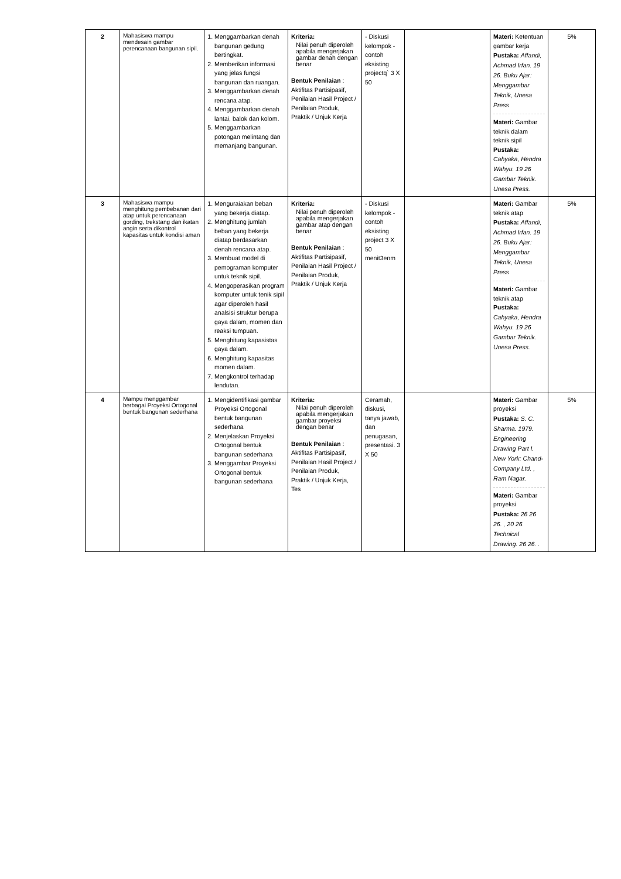| 2 | Mahasiswa mampu mendesain gambar perencanaan bangunan sipil. | 1. Menggambarkan denah bangunan gedung bertingkat. 2. Memberikan informasi yang jelas fungsi bangunan dan ruangan. 3. Menggambarkan denah rencana atap. 4. Menggambarkan denah lantai, balok dan kolom. 5. Menggambarkan potongan melintang dan memanjang bangunan. | Kriteria: Nilai penuh diperoleh apabila mengerjakan gambar denah dengan benar Bentuk Penilaian : Aktifitas Partisipasif, Penilaian Hasil Project / Penilaian Produk, Praktik / Unjuk Kerja | - Diskusi kelompok - contoh eksisting projectq` 3 X 50 | | Materi: Ketentuan gambar kerja Pustaka: Affandi, Achmad Irfan. 19 26. Buku Ajar: Menggambar Teknik, Unesa Press Materi: Gambar teknik dalam teknik sipil Pustaka: Cahyaka, Hendra Wahyu. 19 26 Gambar Teknik. Unesa Press. | 5% |
| 3 | Mahasiswa mampu menghitung pembebanan dari atap untuk perencanaan gording, trekstang dan ikatan angin serta dikontrol kapasitas untuk kondisi aman | 1. Menguraiakan beban yang bekerja diatap. 2. Menghitung jumlah beban yang bekerja diatap berdasarkan denah rencana atap. 3. Membuat model di pemograman komputer untuk teknik sipil. 4. Mengoperasikan program komputer untuk tenik sipil agar diperoleh hasil analsisi struktur berupa gaya dalam, momen dan reaksi tumpuan. 5. Menghitung kapasistas gaya dalam. 6. Menghitung kapasitas momen dalam. 7. Mengkontrol terhadap lendutan. | Kriteria: Nilai penuh diperoleh apabila mengerjakan gambar atap dengan benar Bentuk Penilaian : Aktifitas Partisipasif, Penilaian Hasil Project / Penilaian Produk, Praktik / Unjuk Kerja | - Diskusi kelompok - contoh eksisting project 3 X 50 menit3enm | | Materi: Gambar teknik atap Pustaka: Affandi, Achmad Irfan. 19 26. Buku Ajar: Menggambar Teknik, Unesa Press Materi: Gambar teknik atap Pustaka: Cahyaka, Hendra Wahyu. 19 26 Gambar Teknik. Unesa Press. | 5% |
| 4 | Mampu menggambar berbagai Proyeksi Ortogonal bentuk bangunan sederhana | 1. Mengidentifikasi gambar Proyeksi Ortogonal bentuk bangunan sederhana 2. Menjelaskan Proyeksi Ortogonal bentuk bangunan sederhana 3. Menggambar Proyeksi Ortogonal bentuk bangunan sederhana | Kriteria: Nilai penuh diperoleh apabila mengerjakan gambar proyeksi dengan benar Bentuk Penilaian : Aktifitas Partisipasif, Penilaian Hasil Project / Penilaian Produk, Praktik / Unjuk Kerja, Tes | Ceramah, diskusi, tanya jawab, dan penugasan, presentasi. 3 X 50 | | Materi: Gambar proyeksi Pustaka: S. C. Sharma. 1979. Engineering Drawing Part I. New York: Chand-Company Ltd. , Ram Nagar. Materi: Gambar proyeksi Pustaka: 26 26 26. , 20 26. Technical Drawing. 26 26. . | 5% |